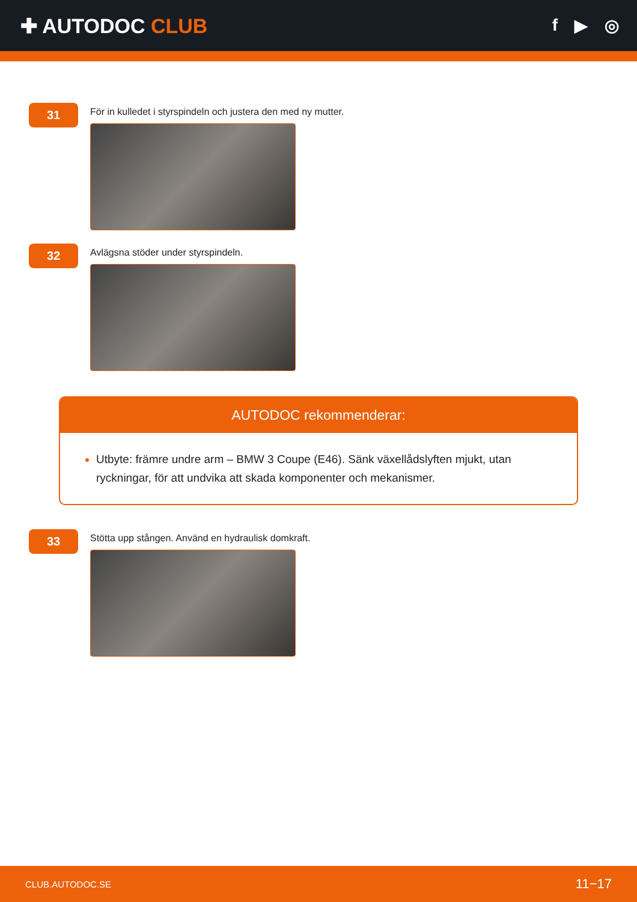✚ AUTODOC CLUB
f ▶ ◎
31
För in kulledet i styrspindeln och justera den med ny mutter.
32
Avlägsna stöder under styrspindeln.
AUTODOC rekommenderar:
Utbyte: främre undre arm – BMW 3 Coupe (E46). Sänk växellådslyften mjukt, utan ryckningar, för att undvika att skada komponenter och mekanismer.
33
Stötta upp stången. Använd en hydraulisk domkraft.
CLUB.AUTODOC.SE 11−17